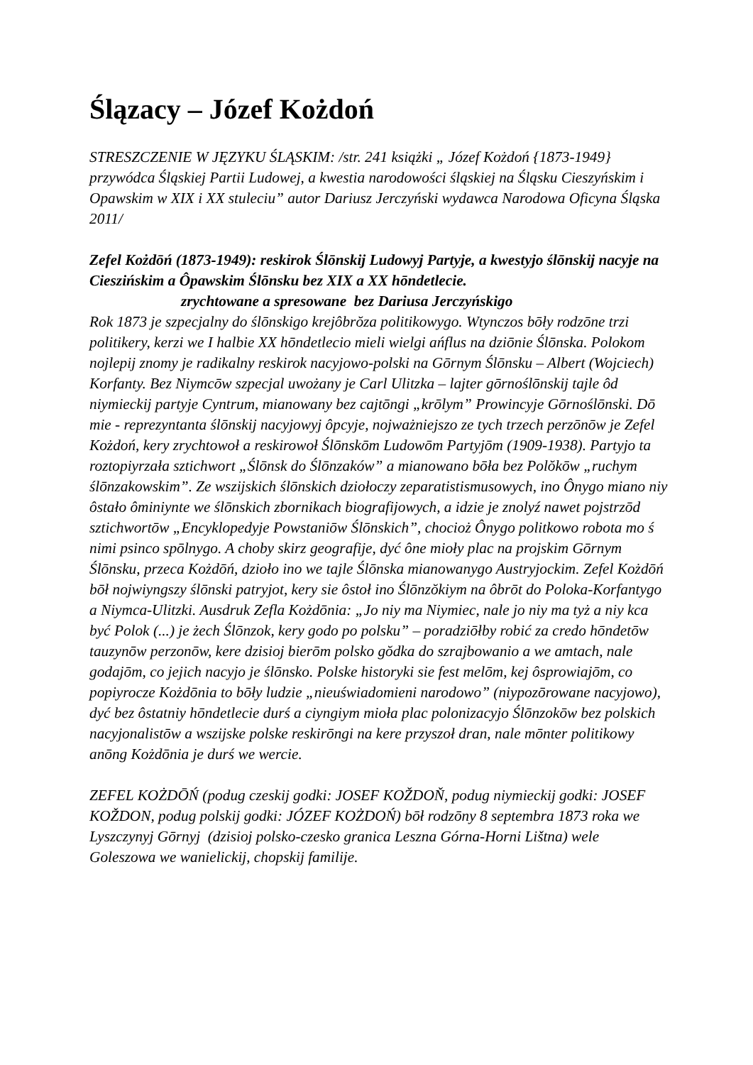Ślązacy – Józef Kożdoń
STRESZCZENIE W JĘZYKU ŚLĄSKIM: /str. 241 książki „ Józef Kożdoń {1873-1949} przywódca Śląskiej Partii Ludowej, a kwestia narodowości śląskiej na Śląsku Cieszyńskim i Opawskim w XIX i XX stuleciu” autor Dariusz Jerczyński wydawca Narodowa Oficyna Śląska 2011/
Zefel Kożdōń (1873-1949): reskirok Ślōnskij Ludowyj Partyje, a kwestyjo ślōnskij nacyje na Cieszińskim a Ôpawskim Ślōnsku bez XIX a XX hōndetlecie.
zrychtowane a spresowane bez Dariusa Jerczyńskigo
Rok 1873 je szpecjalny do ślōnskigo krejôbrŏza politikowygo. Wtynczos bōły rodzōne trzi politikery, kerzi we I halbie XX hōndetlecio mieli wielgi ańflus na dziōnie Ślōnska. Polokom nojlepij znomy je radikalny reskirok nacyjowo-polski na Gōrnym Ślōnsku – Albert (Wojciech) Korfanty. Bez Niymcōw szpecjal uwożany je Carl Ulitzka – lajter gōrnoślōnskij tajle ôd niymieckij partyje Cyntrum, mianowany bez cajtōngi „krōlym” Prowincyje Gōrnoślōnski. Dō mie - reprezyntanta ślōnskij nacyjowyj ôpcyje, nojważniejszo ze tych trzech perzōnōw je Zefel Kożdoń, kery zrychtowoł a reskirowoł Ślōnskōm Ludowōm Partyjōm (1909-1938). Partyjo ta roztopiyrzała sztichwort „Ślōnsk do Ślōnzaków” a mianowano bōła bez Polŏkōw „ruchym ślōnzakowskim”. Ze wszijskich ślōnskich dziołoczy zeparatistismusowych, ino Ônygo miano niy ôstało ôminiynte we ślōnskich zbornikach biografijowych, a idzie je znolyź nawet pojstrzōd sztichwortōw „Encyklopedyje Powstaniōw Ślōnskich”, chocioż Ônygo politkowo robota mo ś nimi psinco spōlnygo. A choby skirz geografije, dyć ône mioły plac na projskim Gōrnym Ślōnsku, przeca Kożdōń, dzioło ino we tajle Ślōnska mianowanygo Austryjockim. Zefel Kożdōń bōł nojwiyngszy ślōnski patryjot, kery sie ôstoł ino Ślōnzŏkiym na ôbrōt do Poloka-Korfantygo a Niymca-Ulitzki. Ausdruk Zefla Kożdōnia: „Jo niy ma Niymiec, nale jo niy ma tyż a niy kca być Polok (...) je żech Ślōnzok, kery godo po polsku” – poradziōłby robić za credo hōndetōw tauzynōw perzonōw, kere dzisioj bierōm polsko gŏdka do szrajbowanio a we amtach, nale godajōm, co jejich nacyjo je ślōnsko. Polske historyki sie fest melōm, kej ôsprowiajōm, co popiyrocze Kożdōnia to bōły ludzie „nieuświadomieni narodowo” (niypozōrowane nacyjowo), dyć bez ôstatniy hōndetlecie durś a ciyngiym mioła plac polonizacyjo Ślōnzokōw bez polskich nacyjonalistōw a wszijske polske reskirōngi na kere przyszoł dran, nale mōnter politikowy anōng Kożdōnia je durś we wercie.
ZEFEL KOŻDŌŃ (podug czeskij godki: JOSEF KOŽDOŇ, podug niymieckij godki: JOSEF KOŽDON, podug polskij godki: JÓZEF KOŻDOŃ) bōł rodzōny 8 septembra 1873 roka we Lyszczynyj Gōrnyj (dzisioj polsko-czesko granica Leszna Górna-Horni Lištna) wele Goleszowa we wanielickij, chopskij familije.